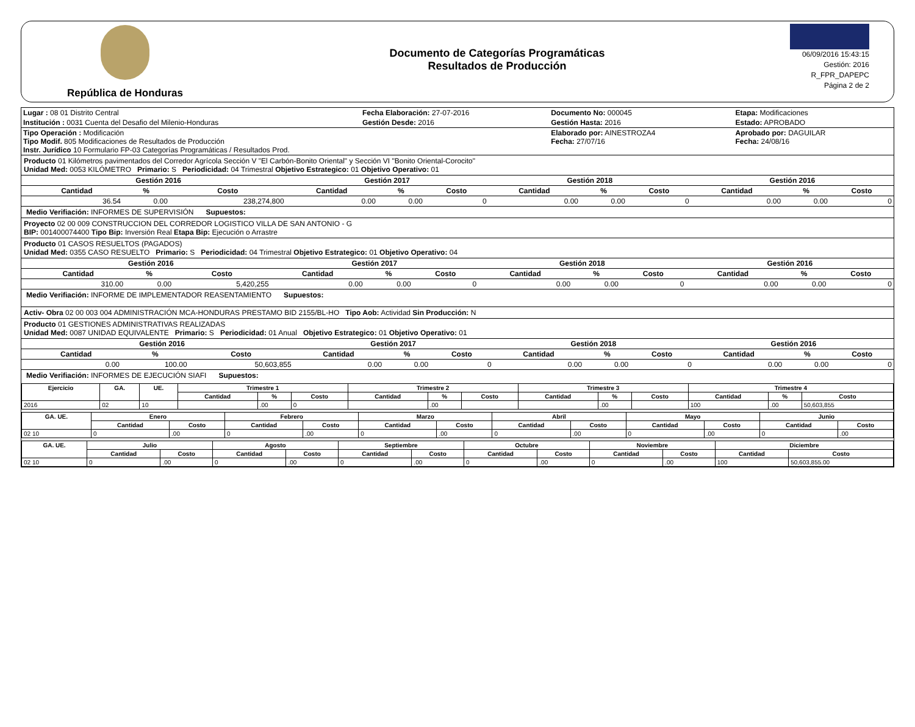República de Honduras
Documento de Categorías Programáticas
Resultados de Producción
06/09/2016 15:43:15
Gestión: 2016
R_FPR_DAPEPC
Página 2 de 2
| Lugar : 08 01 Distrito Central | Fecha Elaboración: 27-07-2016 | Documento No: 000045 | Etapa: Modificaciones |
| Institución : 0031 Cuenta del Desafio del Milenio-Honduras | Gestión Desde: 2016 | Gestión Hasta: 2016 | Estado: APROBADO |
| Tipo Operación : Modificación Tipo Modif. 805 Modificaciones de Resultados de Producción Instr. Jurídico 10 Formulario FP-03 Categorías Programáticas / Resultados Prod. | | Elaborado por: AINESTROZA4 Fecha: 27/07/16 | Aprobado por: DAGUILAR Fecha: 24/08/16 |
Producto 01 Kilómetros pavimentados del Corredor Agrícola Sección V "El Carbón-Bonito Oriental" y Sección VI "Bonito Oriental-Corocito"
Unidad Med: 0053 KILÓMETRO Primario: S Periodicidad: 04 Trimestral Objetivo Estrategico: 01 Objetivo Operativo: 01
| | Gestión 2016 | | | Gestión 2017 | | | Gestión 2018 | | | Gestión 2016 | | |
| --- | --- | --- | --- | --- | --- | --- | --- | --- | --- | --- | --- | --- |
| | Cantidad | % | Costo | Cantidad | % | Costo | Cantidad | % | Costo | Cantidad | % | Costo |
| | 36.54 | 0.00 | 238,274,800 | 0.00 | 0.00 | 0 | 0.00 | 0.00 | 0 | 0.00 | 0.00 | 0 |
Medio Verifiación: INFORMES DE SUPERVISIÓN Supuestos:
Proyecto 02 00 009 CONSTRUCCION DEL CORREDOR LOGISTICO VILLA DE SAN ANTONIO - G
BIP: 001400074400 Tipo Bip: Inversión Real Etapa Bip: Ejecución o Arrastre
Producto 01 CASOS RESUELTOS (PAGADOS)
Unidad Med: 0355 CASO RESUELTO Primario: S Periodicidad: 04 Trimestral Objetivo Estrategico: 01 Objetivo Operativo: 04
| | Gestión 2016 | | | Gestión 2017 | | | Gestión 2018 | | | Gestión 2016 | | |
| --- | --- | --- | --- | --- | --- | --- | --- | --- | --- | --- | --- | --- |
| | Cantidad | % | Costo | Cantidad | % | Costo | Cantidad | % | Costo | Cantidad | % | Costo |
| | 310.00 | 0.00 | 5,420,255 | 0.00 | 0.00 | 0 | 0.00 | 0.00 | 0 | 0.00 | 0.00 | 0 |
Medio Verifiación: INFORME DE IMPLEMENTADOR REASENTAMIENTO Supuestos:
Activ- Obra 02 00 003 004 ADMINISTRACIÓN MCA-HONDURAS PRESTAMO BID 2155/BL-HO Tipo Aob: Actividad Sin Producción: N
Producto 01 GESTIONES ADMINISTRATIVAS REALIZADAS
Unidad Med: 0087 UNIDAD EQUIVALENTE Primario: S Periodicidad: 01 Anual Objetivo Estrategico: 01 Objetivo Operativo: 01
| | Gestión 2016 | | | Gestión 2017 | | | Gestión 2018 | | | Gestión 2016 | | |
| --- | --- | --- | --- | --- | --- | --- | --- | --- | --- | --- | --- | --- |
| | Cantidad | % | Costo | Cantidad | % | Costo | Cantidad | % | Costo | Cantidad | % | Costo |
| | 0.00 | 100.00 | 50,603,855 | 0.00 | 0.00 | 0 | 0.00 | 0.00 | 0 | 0.00 | 0.00 | 0 |
Medio Verifiación: INFORMES DE EJECUCIÓN SIAFI Supuestos:
| Ejercicio | GA. | UE. | Trimestre 1 | | | Trimestre 2 | | | Trimestre 3 | | | Trimestre 4 | | |
| --- | --- | --- | --- | --- | --- | --- | --- | --- | --- | --- | --- | --- | --- | --- |
| | | | Cantidad | % | Costo | Cantidad | % | Costo | Cantidad | % | Costo | Cantidad | % | Costo |
| 2016 | 02 | 10 | | .00 | 0 | | .00 | | | .00 | | 100 | .00 | 50,603,855 |
| GA. UE. | Enero | | Febrero | | Marzo | | Abril | | Mayo | | Junio | |
| --- | --- | --- | --- | --- | --- | --- | --- | --- | --- | --- | --- | --- |
| | Cantidad | Costo | Cantidad | Costo | Cantidad | Costo | Cantidad | Costo | Cantidad | Costo | Cantidad | Costo |
| 02 10 | 0 | .00 | 0 | .00 | 0 | .00 | 0 | .00 | 0 | .00 | 0 | .00 |
| GA. UE. | Julio | | Agosto | | Septiembre | | Octubre | | Noviembre | | Diciembre | |
| --- | --- | --- | --- | --- | --- | --- | --- | --- | --- | --- | --- | --- |
| | Cantidad | Costo | Cantidad | Costo | Cantidad | Costo | Cantidad | Costo | Cantidad | Costo | Cantidad | Costo |
| 02 10 | 0 | .00 | 0 | .00 | 0 | .00 | 0 | .00 | 0 | .00 | 100 | 50,603,855.00 |